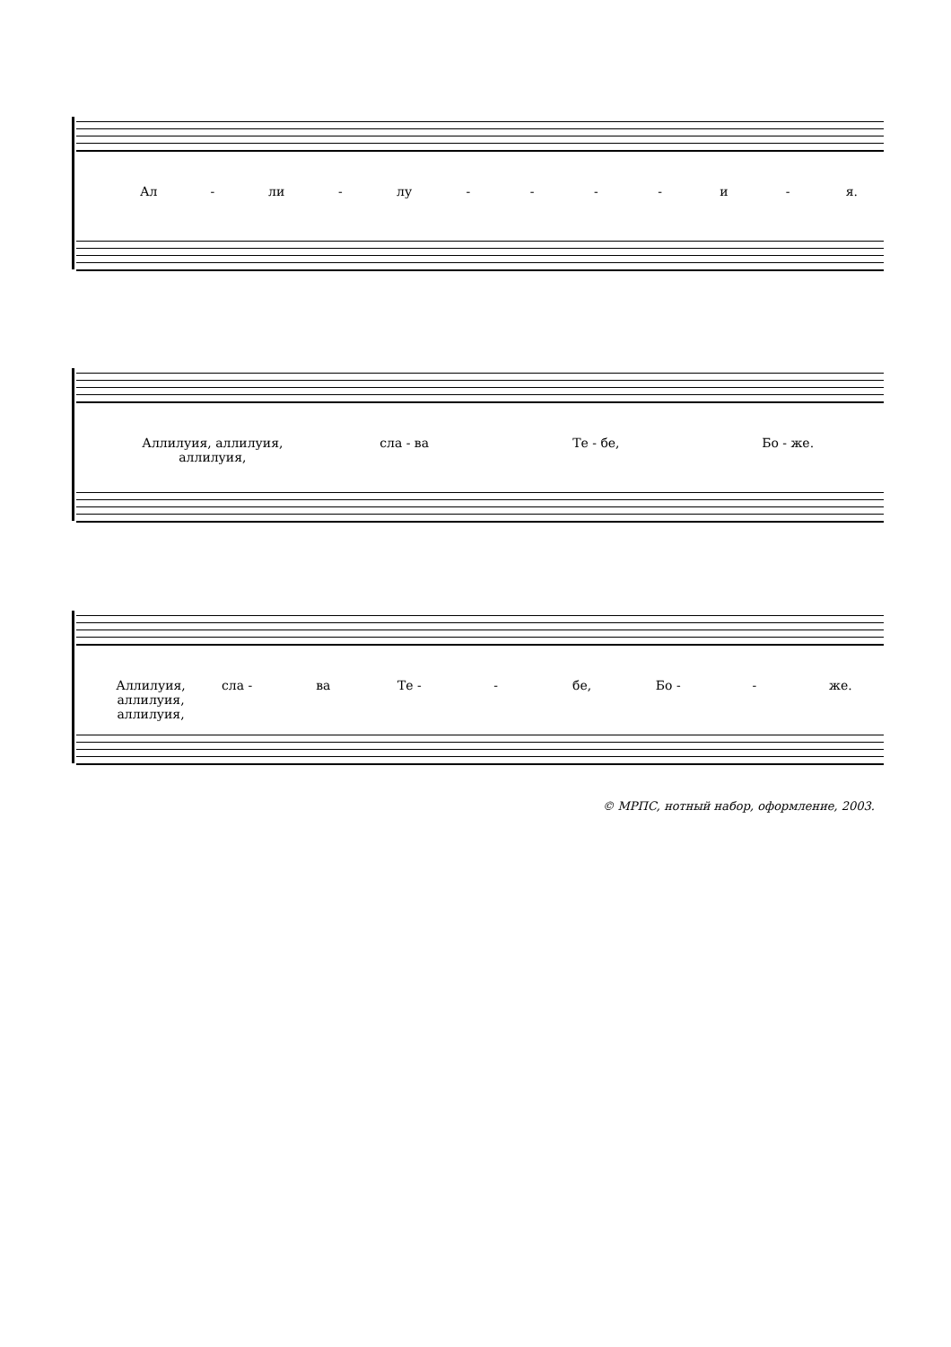Ал - ли - лу - - - - и - я.
Аллилуия, аллилуия, аллилуия, сла - ва Те - бе, Бо - же.
Аллилуия, аллилуия, аллилуия, сла - ва Те - - бе, Бо - - же.
© МРПС, нотный набор, оформление, 2003.